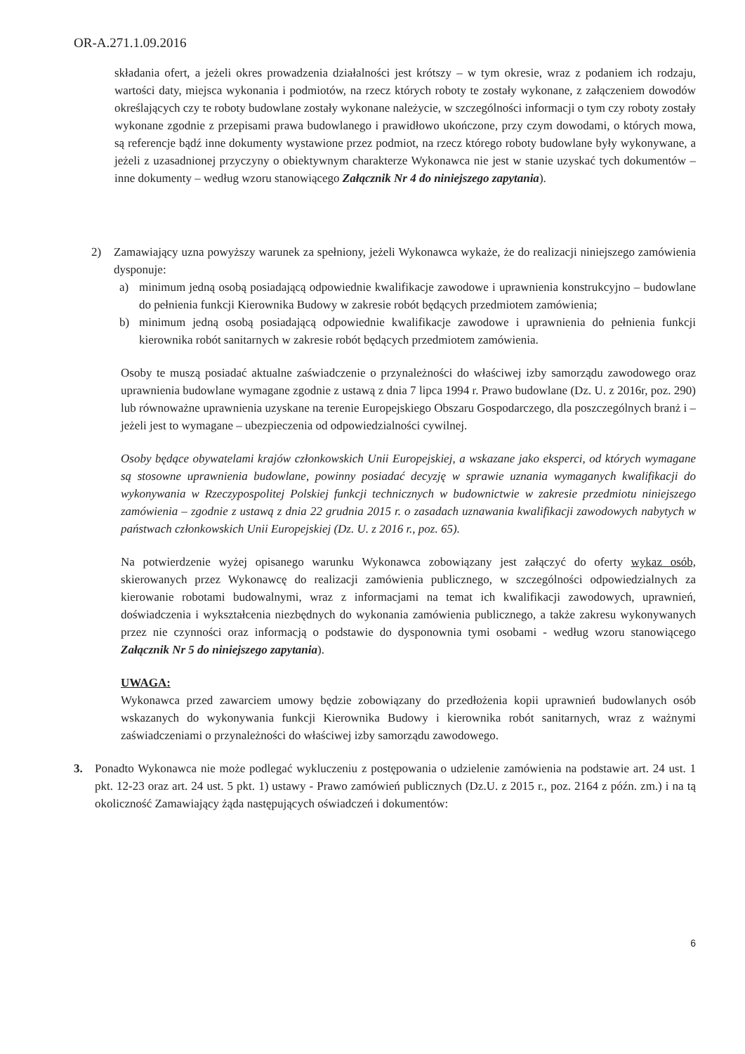OR-A.271.1.09.2016
składania ofert, a jeżeli okres prowadzenia działalności jest krótszy – w tym okresie, wraz z podaniem ich rodzaju, wartości daty, miejsca wykonania i podmiotów, na rzecz których roboty te zostały wykonane, z załączeniem dowodów określających czy te roboty budowlane zostały wykonane należycie, w szczególności informacji o tym czy roboty zostały wykonane zgodnie z przepisami prawa budowlanego i prawidłowo ukończone, przy czym dowodami, o których mowa, są referencje bądź inne dokumenty wystawione przez podmiot, na rzecz którego roboty budowlane były wykonywane, a jeżeli z uzasadnionej przyczyny o obiektywnym charakterze Wykonawca nie jest w stanie uzyskać tych dokumentów – inne dokumenty – według wzoru stanowiącego Załącznik Nr 4 do niniejszego zapytania).
2) Zamawiający uzna powyższy warunek za spełniony, jeżeli Wykonawca wykaże, że do realizacji niniejszego zamówienia dysponuje:
a) minimum jedną osobą posiadającą odpowiednie kwalifikacje zawodowe i uprawnienia konstrukcyjno – budowlane do pełnienia funkcji Kierownika Budowy w zakresie robót będących przedmiotem zamówienia;
b) minimum jedną osobą posiadającą odpowiednie kwalifikacje zawodowe i uprawnienia do pełnienia funkcji kierownika robót sanitarnych w zakresie robót będących przedmiotem zamówienia.
Osoby te muszą posiadać aktualne zaświadczenie o przynależności do właściwej izby samorządu zawodowego oraz uprawnienia budowlane wymagane zgodnie z ustawą z dnia 7 lipca 1994 r. Prawo budowlane (Dz. U. z 2016r, poz. 290) lub równoważne uprawnienia uzyskane na terenie Europejskiego Obszaru Gospodarczego, dla poszczególnych branż i – jeżeli jest to wymagane – ubezpieczenia od odpowiedzialności cywilnej.
Osoby będące obywatelami krajów członkowskich Unii Europejskiej, a wskazane jako eksperci, od których wymagane są stosowne uprawnienia budowlane, powinny posiadać decyzję w sprawie uznania wymaganych kwalifikacji do wykonywania w Rzeczypospolitej Polskiej funkcji technicznych w budownictwie w zakresie przedmiotu niniejszego zamówienia – zgodnie z ustawą z dnia 22 grudnia 2015 r. o zasadach uznawania kwalifikacji zawodowych nabytych w państwach członkowskich Unii Europejskiej (Dz. U. z 2016 r., poz. 65).
Na potwierdzenie wyżej opisanego warunku Wykonawca zobowiązany jest załączyć do oferty wykaz osób, skierowanych przez Wykonawcę do realizacji zamówienia publicznego, w szczególności odpowiedzialnych za kierowanie robotami budowalnymi, wraz z informacjami na temat ich kwalifikacji zawodowych, uprawnień, doświadczenia i wykształcenia niezbędnych do wykonania zamówienia publicznego, a także zakresu wykonywanych przez nie czynności oraz informacją o podstawie do dysponownia tymi osobami - według wzoru stanowiącego Załącznik Nr 5 do niniejszego zapytania).
UWAGA:
Wykonawca przed zawarciem umowy będzie zobowiązany do przedłożenia kopii uprawnień budowlanych osób wskazanych do wykonywania funkcji Kierownika Budowy i kierownika robót sanitarnych, wraz z ważnymi zaświadczeniami o przynależności do właściwej izby samorządu zawodowego.
3. Ponadto Wykonawca nie może podlegać wykluczeniu z postępowania o udzielenie zamówienia na podstawie art. 24 ust. 1 pkt. 12-23 oraz art. 24 ust. 5 pkt. 1) ustawy - Prawo zamówień publicznych (Dz.U. z 2015 r., poz. 2164 z późn. zm.) i na tą okoliczność Zamawiający żąda następujących oświadczeń i dokumentów:
6